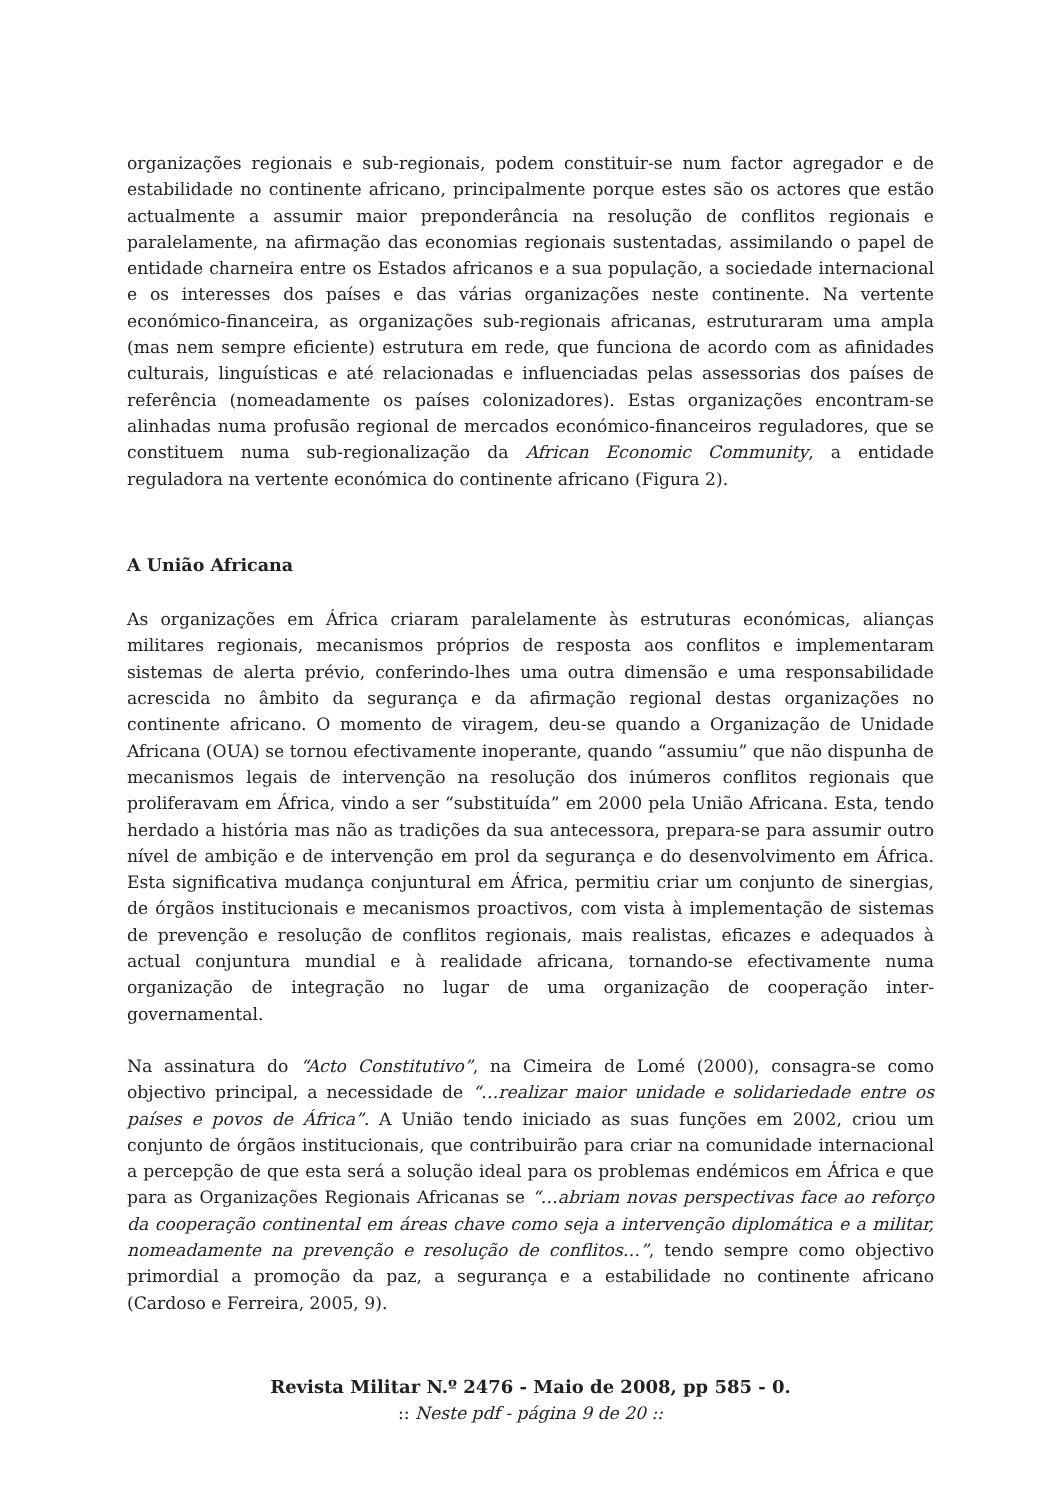organizações regionais e sub-regionais, podem constituir-se num factor agregador e de estabilidade no continente africano, principalmente porque estes são os actores que estão actualmente a assumir maior preponderância na resolução de conflitos regionais e paralelamente, na afirmação das economias regionais sustentadas, assimilando o papel de entidade charneira entre os Estados africanos e a sua população, a sociedade internacional e os interesses dos países e das várias organizações neste continente. Na vertente económico-financeira, as organizações sub-regionais africanas, estruturaram uma ampla (mas nem sempre eficiente) estrutura em rede, que funciona de acordo com as afinidades culturais, linguísticas e até relacionadas e influenciadas pelas assessorias dos países de referência (nomeadamente os países colonizadores). Estas organizações encontram-se alinhadas numa profusão regional de mercados económico-financeiros reguladores, que se constituem numa sub-regionalização da African Economic Community, a entidade reguladora na vertente económica do continente africano (Figura 2).
A União Africana
As organizações em África criaram paralelamente às estruturas económicas, alianças militares regionais, mecanismos próprios de resposta aos conflitos e implementaram sistemas de alerta prévio, conferindo-lhes uma outra dimensão e uma responsabilidade acrescida no âmbito da segurança e da afirmação regional destas organizações no continente africano. O momento de viragem, deu-se quando a Organização de Unidade Africana (OUA) se tornou efectivamente inoperante, quando “assumiu” que não dispunha de mecanismos legais de intervenção na resolução dos inúmeros conflitos regionais que proliferavam em África, vindo a ser “substituída” em 2000 pela União Africana. Esta, tendo herdado a história mas não as tradições da sua antecessora, prepara-se para assumir outro nível de ambição e de intervenção em prol da segurança e do desenvolvimento em África. Esta significativa mudança conjuntural em África, permitiu criar um conjunto de sinergias, de órgãos institucionais e mecanismos proactivos, com vista à implementação de sistemas de prevenção e resolução de conflitos regionais, mais realistas, eficazes e adequados à actual conjuntura mundial e à realidade africana, tornando-se efectivamente numa organização de integração no lugar de uma organização de cooperação inter-governamental.
Na assinatura do “Acto Constitutivo”, na Cimeira de Lomé (2000), consagra-se como objectivo principal, a necessidade de “…realizar maior unidade e solidariedade entre os países e povos de África”. A União tendo iniciado as suas funções em 2002, criou um conjunto de órgãos institucionais, que contribuirão para criar na comunidade internacional a percepção de que esta será a solução ideal para os problemas endémicos em África e que para as Organizações Regionais Africanas se “…abriam novas perspectivas face ao reforço da cooperação continental em áreas chave como seja a intervenção diplomática e a militar, nomeadamente na prevenção e resolução de conflitos…”, tendo sempre como objectivo primordial a promoção da paz, a segurança e a estabilidade no continente africano (Cardoso e Ferreira, 2005, 9).
Revista Militar N.º 2476 - Maio de 2008, pp 585 - 0.
:: Neste pdf - página 9 de 20 ::